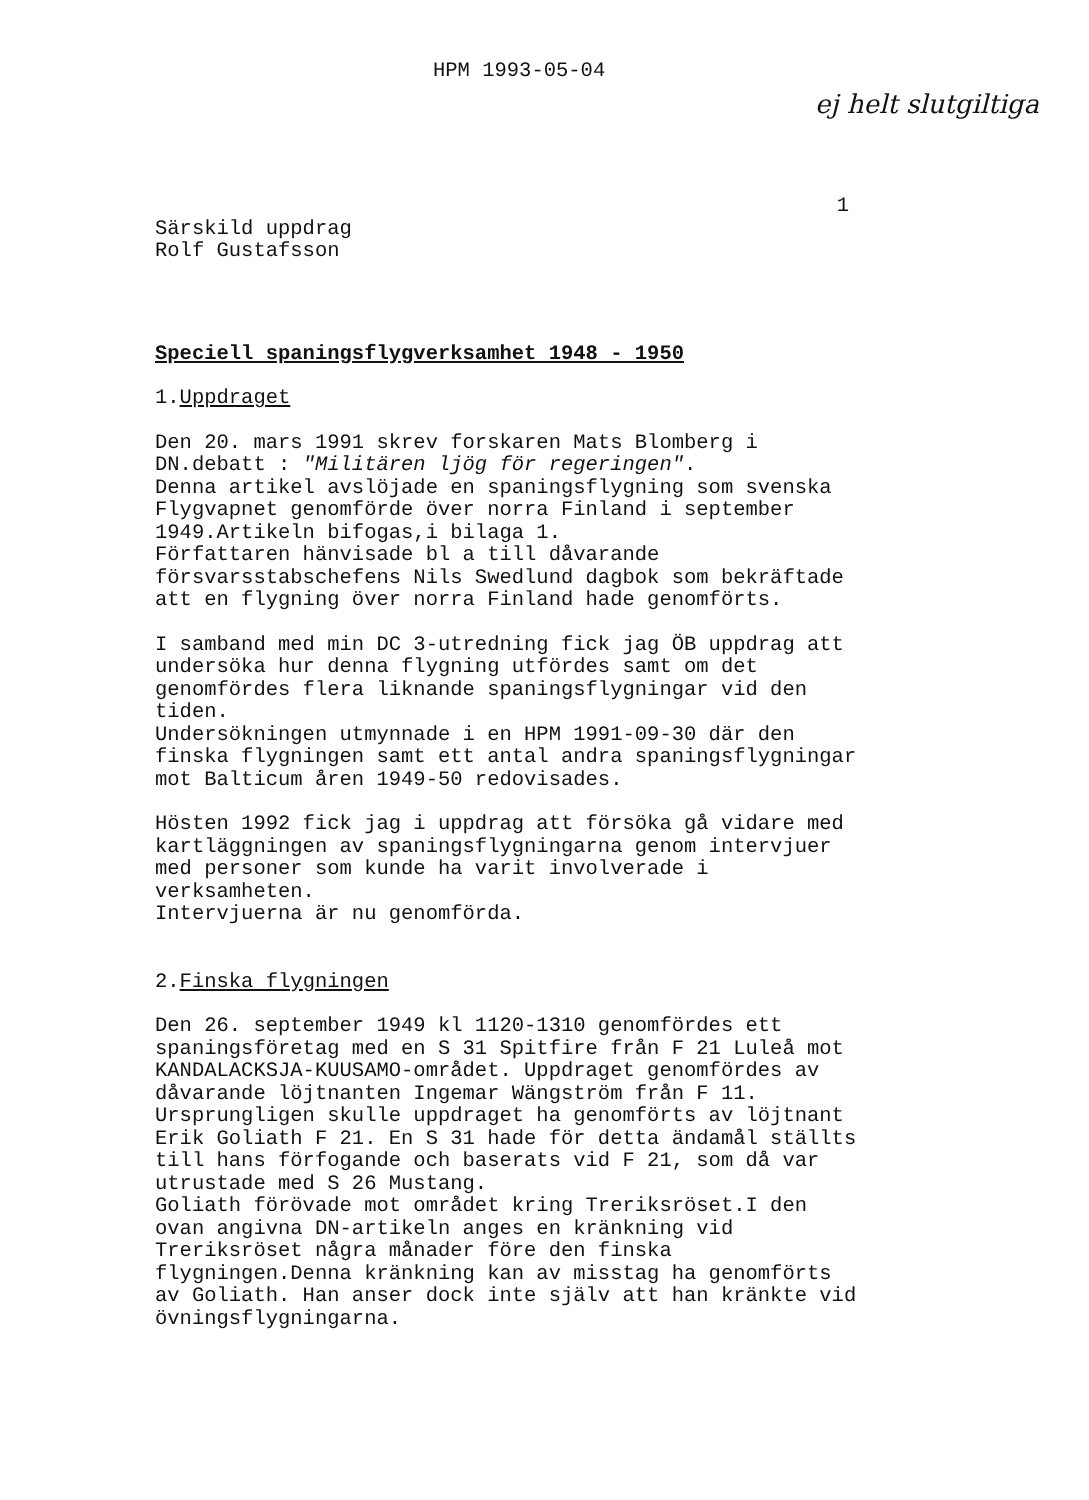HPM 1993-05-04
ej helt slutgiltiga
1
Särskild uppdrag
Rolf Gustafsson
Speciell spaningsflygverksamhet 1948 - 1950
1.Uppdraget
Den 20. mars 1991 skrev forskaren Mats Blomberg i
DN.debatt : "Militären ljög för regeringen".
Denna artikel avslöjade en spaningsflygning som svenska
Flygvapnet genomförde över norra Finland i september
1949.Artikeln bifogas,i bilaga 1.
Författaren hänvisade bl a till dåvarande
försvarsstabschefens Nils Swedlund dagbok som bekräftade
att en flygning över norra Finland hade genomförts.
I samband med min DC 3-utredning fick jag ÖB uppdrag att
undersöka hur denna flygning utfördes samt om det
genomfördes flera liknande spaningsflygningar vid den
tiden.
Undersökningen utmynnade i en HPM 1991-09-30 där den
finska flygningen samt ett antal andra spaningsflygningar
mot Balticum åren 1949-50 redovisades.
Hösten 1992 fick jag i uppdrag att försöka gå vidare med
kartläggningen av spaningsflygningarna genom intervjuer
med personer som kunde ha varit involverade i
verksamheten.
Intervjuerna är nu genomförda.
2.Finska flygningen
Den 26. september 1949 kl 1120-1310 genomfördes ett
spaningsföretag med en S 31 Spitfire från F 21 Luleå mot
KANDALACKSJA-KUUSAMO-området. Uppdraget genomfördes av
dåvarande löjtnanten Ingemar Wängström från F 11.
Ursprungligen skulle uppdraget ha genomförts av löjtnant
Erik Goliath F 21. En S 31 hade för detta ändamål ställts
till hans förfogande och baserats vid F 21, som då var
utrustade med S 26 Mustang.
Goliath förövade mot området kring Treriksröset.I den
ovan angivna DN-artikeln anges en kränkning vid
Treriksröset några månader före den finska
flygningen.Denna kränkning kan av misstag ha genomförts
av Goliath. Han anser dock inte själv att han kränkte vid
övningsflygningarna.